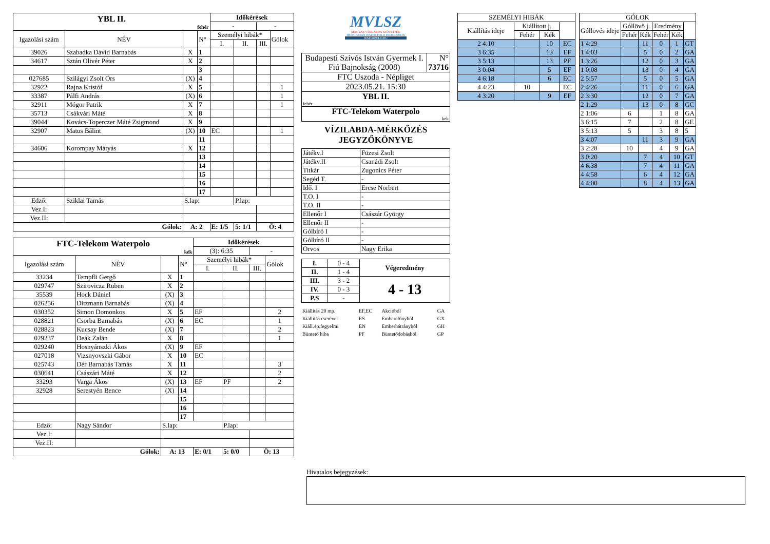| YBL II. fehér | | | | Időkérések | | | |
| | | | | - | | - | |
| Igazolási szám | NÉV | | N° | Személyi hibák* | | | Gólok |
| | | | | I. | II. | III. | |
| 39026 | Szabadka Dávid Barnabás | X | 1 | | | | |
| 34617 | Sztán Olivér Péter | X | 2 | | | | |
| | | | 3 | | | | |
| 027685 | Szilágyi Zsolt Örs | (X) | 4 | | | | |
| 32922 | Rajna Kristóf | X | 5 | | | | 1 |
| 33387 | Pálfi András | (X) | 6 | | | | 1 |
| 32911 | Mógor Patrik | X | 7 | | | | 1 |
| 35713 | Csákvári Máté | X | 8 | | | | |
| 39044 | Kovács-Toperczer Máté Zsigmond | X | 9 | | | | |
| 32907 | Matus Bálint | (X) | 10 | EC | | | 1 |
| | | | 11 | | | | |
| 34606 | Korompay Mátyás | X | 12 | | | | |
| | | | 13 | | | | |
| | | | 14 | | | | |
| | | | 15 | | | | |
| | | | 16 | | | | |
| | | | 17 | | | | |
| Edző: | Sziklai Tamás | S.lap: | | | P.lap: | | |
| Vez.I: | | | | | | | |
| Vez.II: | | | | | | | |
| Gólok: | | A: 2 | | E: 1/5 | 5: 1/1 | Ö: 4 | |
| FTC-Telekom Waterpolo kék | | | | Időkérések | | | |
| | | | | (3): 6:35 | | - | |
| Igazolási szám | NÉV | | N° | Személyi hibák* | | | Gólok |
| | | | | I. | II. | III. | |
| 33234 | Tempfli Gergő | X | 1 | | | | |
| 029747 | Szirovicza Ruben | X | 2 | | | | |
| 35539 | Hock Dániel | (X) | 3 | | | | |
| 026256 | Ditzmann Barnabás | (X) | 4 | | | | |
| 030352 | Simon Domonkos | X | 5 | EF | | | 2 |
| 028821 | Csorba Barnabás | (X) | 6 | EC | | | 1 |
| 028823 | Kucsay Bende | (X) | 7 | | | | 2 |
| 029237 | Deák Zalán | X | 8 | | | | 1 |
| 029240 | Hosnyánszki Ákos | (X) | 9 | EF | | | |
| 027018 | Vizsnyovszki Gábor | X | 10 | EC | | | |
| 025743 | Dér Barnabás Tamás | X | 11 | | | | 3 |
| 030641 | Császári Máté | X | 12 | | | | 2 |
| 33293 | Varga Ákos | (X) | 13 | EF | PF | | 2 |
| 32928 | Serestyén Bence | (X) | 14 | | | | |
| | | | 15 | | | | |
| | | | 16 | | | | |
| | | | 17 | | | | |
| Edző: | Nagy Sándor | S.lap: | | | P.lap: | | |
| Vez.I: | | | | | | | |
| Vez.II: | | | | | | | |
| Gólok: | | A: 13 | | E: 0/1 | 5: 0/0 | Ö: 13 | |
MVLSZ
MAGYAR VÍZILABDA SZÖVETSÉG
HUNGARIAN WATER POLO FEDERATION
WATERPOLO.HU
| Budapesti Szívós István Gyermek I. Fiú Bajnokság (2008) | N° 73716 |
| FTC Uszoda - Népliget | |
| 2023.05.21. 15:30 | |
| YBL II. fehér | |
| FTC-Telekom Waterpolo kek | |
VÍZILABDA-MÉRKŐZÉS
JEGYZŐKÖNYVE
| Játékv.I | Füzesi Zsolt |
| Játékv.II | Csanádi Zsolt |
| Titkár | Zugonics Péter |
| Segéd T. | - |
| Idő. I | Ercse Norbert |
| T.O. I | - |
| T.O. II | - |
| Ellenőr I | Császár György |
| Ellenőr II | - |
| Gólbíró I | - |
| Gólbíró II | - |
| Orvos | Nagy Erika |
| I. | 0 - 4 | Végeredmény |
| II. | 1 - 4 | |
| III. | 3 - 2 | 4 - 13 |
| IV. | 0 - 3 | |
| P.S | - | |
| Kiállítás 20 mp. | EF,EC | Akcióból | GA |
| Kiállítás cserével | ES | Emberelőnyből | GX |
| Kiáll.4p.fegyelmi | EN | Emberhátrányból | GH |
| Büntető hiba | PF | Büntetődobásból | GP |
| SZEMÉLYI HIBÁK | | | |
| Kiállítás ideje | Kiállított j. | | |
| | Fehér | Kék | |
| 2 4:10 | | 10 | EC |
| 3 6:35 | | 13 | EF |
| 3 5:13 | | 13 | PF |
| 3 0:04 | | 5 | EF |
| 4 6:18 | | 6 | EC |
| 4 4:23 | 10 | | EC |
| 4 3:20 | | 9 | EF |
| GÓLOK | | | | | |
| Góllövés ideje | Góllövő j. | | Eredmény | | |
| | Fehér | Kék | Fehér | Kék | |
| 1 4:29 | | 11 | 0 | 1 | GT |
| 1 4:03 | | 5 | 0 | 2 | GA |
| 1 3:26 | | 12 | 0 | 3 | GA |
| 1 0:08 | | 13 | 0 | 4 | GA |
| 2 5:57 | | 5 | 0 | 5 | GA |
| 2 4:26 | | 11 | 0 | 6 | GA |
| 2 3:30 | | 12 | 0 | 7 | GA |
| 2 1:29 | | 13 | 0 | 8 | GC |
| 2 1:06 | 6 | | 1 | 8 | GA |
| 3 6:15 | 7 | | 2 | 8 | GE |
| 3 5:13 | 5 | | 3 | 8 | 5 |
| 3 4:07 | | 11 | 3 | 9 | GA |
| 3 2:28 | 10 | | 4 | 9 | GA |
| 3 0:20 | | 7 | 4 | 10 | GT |
| 4 6:38 | | 7 | 4 | 11 | GA |
| 4 4:58 | | 6 | 4 | 12 | GA |
| 4 4:00 | | 8 | 4 | 13 | GA |
Hivatalos bejegyzések: